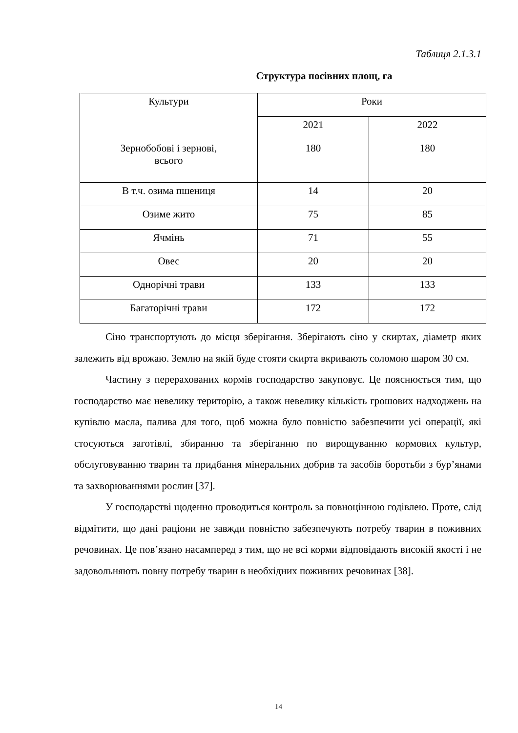Таблиця 2.1.3.1
Структура посівних площ, га
| Культури | Роки | |
| --- | --- | --- |
| | 2021 | 2022 |
| Зернобобові і зернові, всього | 180 | 180 |
| В т.ч. озима пшениця | 14 | 20 |
| Озиме жито | 75 | 85 |
| Ячмінь | 71 | 55 |
| Овес | 20 | 20 |
| Однорічні трави | 133 | 133 |
| Багаторічні трави | 172 | 172 |
Сіно транспортують до місця зберігання. Зберігають сіно у скиртах, діаметр яких залежить від врожаю. Землю на якій буде стояти скирта вкривають соломою шаром 30 см.
Частину з перерахованих кормів господарство закуповує. Це пояснюється тим, що господарство має невелику територію, а також невелику кількість грошових надходжень на купівлю масла, палива для того, щоб можна було повністю забезпечити усі операції, які стосуються заготівлі, збиранню та зберіганню по вирощуванню кормових культур, обслуговуванню тварин та придбання мінеральних добрив та засобів боротьби з бур’янами та захворюваннями рослин [37].
У господарстві щоденно проводиться контроль за повноцінною годівлею. Проте, слід відмітити, що дані раціони не завжди повністю забезпечують потребу тварин в поживних речовинах. Це пов’язано насамперед з тим, що не всі корми відповідають високій якості і не задовольняють повну потребу тварин в необхідних поживних речовинах [38].
14